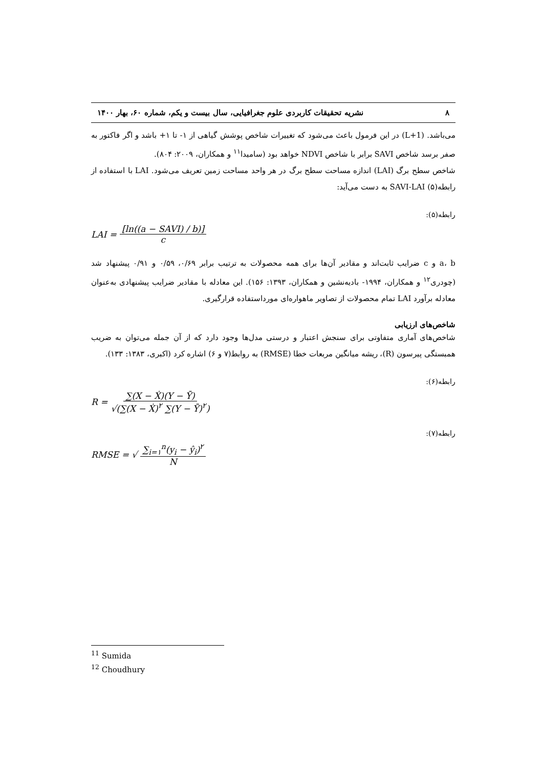۸ نشریه تحقیقات کاربردی علوم جغرافیایی، سال بیست و یکم، شماره ۶۰، بهار ۱۴۰۰
می‌باشد. (1+L) در این فرمول باعث می‌شود که تغییرات شاخص پوشش گیاهی از ۱- تا ۱+ باشد و اگر فاکتور به صفر برسد شاخص SAVI برابر با شاخص NDVI خواهد بود (سامیدا<sup>۱۱</sup> و همکاران، ۲۰۰۹: ۸۰۴).
شاخص سطح برگ (LAI) اندازه مساحت سطح برگ در هر واحد مساحت زمین تعریف می‌شود. LAI با استفاده از رابطه(۵) SAVI-LAI به دست می‌آید:
رابطه(۵):
LAI = [ln((a − SAVI) / b)] c
a، b و c ضرایب ثابت‌اند و مقادیر آن‌ها برای همه محصولات به ترتیب برابر ۰/۶۹، ۰/۵۹ و ۰/۹۱ پیشنهاد شد (چودری<sup>۱۲</sup> و همکاران، ۱۹۹۴- بادیه‌نشین و همکاران، ۱۳۹۳: ۱۵۶). این معادله با مقادیر ضرایب پیشنهادی به‌عنوان معادله برآورد LAI تمام محصولات از تصاویر ماهواره‌ای مورداستفاده قرارگیری.
شاخص‌های ارزیابی
شاخص‌های آماری متفاوتی برای سنجش اعتبار و درستی مدل‌ها وجود دارد که از آن جمله می‌توان به ضریب همبستگی پیرسون (R)، ریشه میانگین مربعات خطا (RMSE) به روابط(۷ و ۶) اشاره کرد (اکبری، ۱۳۸۳: ۱۳۳).
رابطه(۶):
R = ∑(X − Ẋ)(Y − Ȳ) √(∑(X − Ẋ)<sup>۲</sup> ∑(Y − Ȳ)<sup>۲</sup>)
رابطه(۷):
RMSE = √ ∑<sub>i=۱</sub><sup>n</sup>(y<sub>i</sub> − ŷ<sub>i</sub>)<sup>۲</sup> N
<sup>11</sup> Sumida
<sup>12</sup> Choudhury